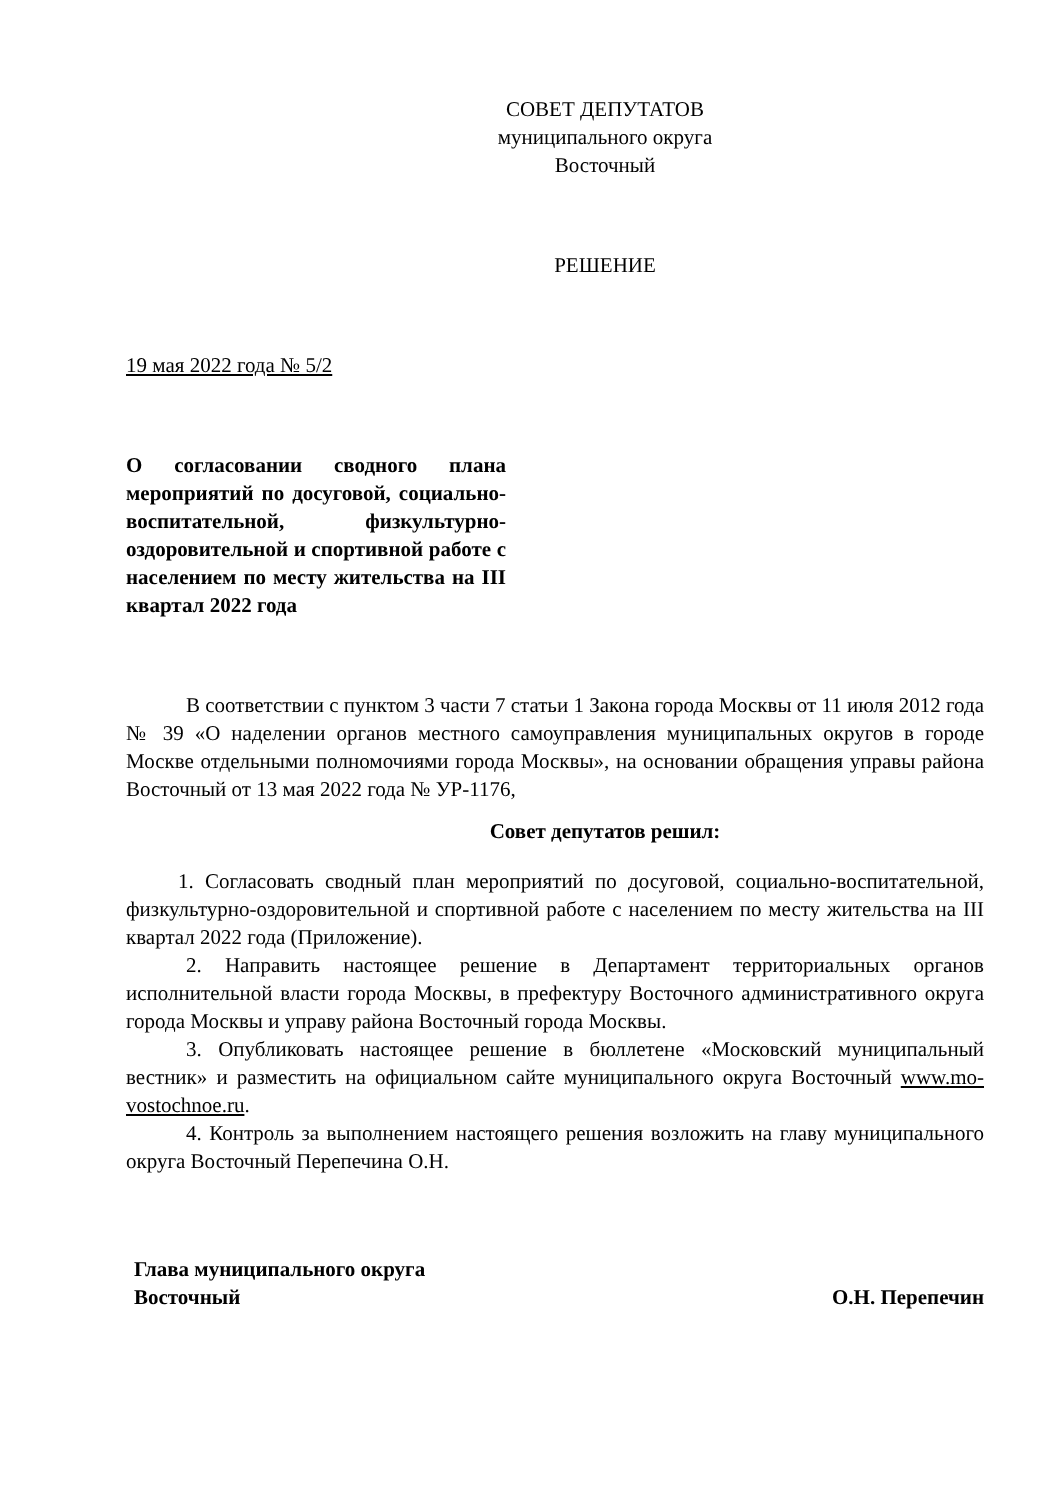СОВЕТ ДЕПУТАТОВ
муниципального округа
Восточный
РЕШЕНИЕ
19 мая 2022 года № 5/2
О согласовании сводного плана мероприятий по досуговой, социально-воспитательной, физкультурно-оздоровительной и спортивной работе с населением по месту жительства на III квартал 2022 года
В соответствии с пунктом 3 части 7 статьи 1 Закона города Москвы от 11 июля 2012 года № 39 «О наделении органов местного самоуправления муниципальных округов в городе Москве отдельными полномочиями города Москвы», на основании обращения управы района Восточный от 13 мая 2022 года № УР-1176,
Совет депутатов решил:
1. Согласовать сводный план мероприятий по досуговой, социально-воспитательной, физкультурно-оздоровительной и спортивной работе с населением по месту жительства на III квартал 2022 года (Приложение).
2. Направить настоящее решение в Департамент территориальных органов исполнительной власти города Москвы, в префектуру Восточного административного округа города Москвы и управу района Восточный города Москвы.
3. Опубликовать настоящее решение в бюллетене «Московский муниципальный вестник» и разместить на официальном сайте муниципального округа Восточный www.mo-vostochnoe.ru.
4. Контроль за выполнением настоящего решения возложить на главу муниципального округа Восточный Перепечина О.Н.
Глава муниципального округа
Восточный
О.Н. Перепечин